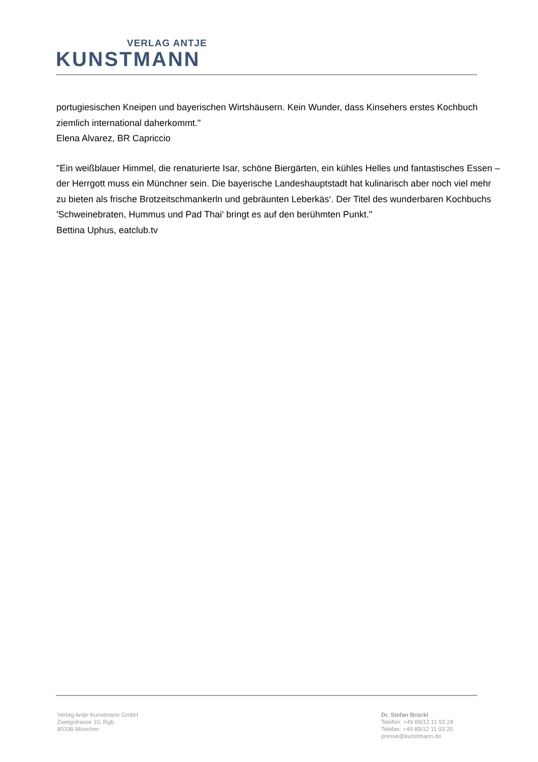VERLAG ANTJE
KUNSTMANN
portugiesischen Kneipen und bayerischen Wirtshäusern. Kein Wunder, dass Kinsehers erstes Kochbuch ziemlich international daherkommt."
Elena Alvarez, BR Capriccio
"Ein weißblauer Himmel, die renaturierte Isar, schöne Biergärten, ein kühles Helles und fantastisches Essen – der Herrgott muss ein Münchner sein. Die bayerische Landeshauptstadt hat kulinarisch aber noch viel mehr zu bieten als frische Brotzeitschmankerln und gebräunten Leberkäs‘. Der Titel des wunderbaren Kochbuchs 'Schweinebraten, Hummus und Pad Thai' bringt es auf den berühmten Punkt."
Bettina Uphus, eatclub.tv
Verlag Antje Kunstmann GmbH
Zweigstrasse 10, Rgb.
80336 München
Dr. Stefan Brückl
Telefon: +49 89/12 11 93 24
Telefax: +49 89/12 11 93 20
presse@kunstmann.de